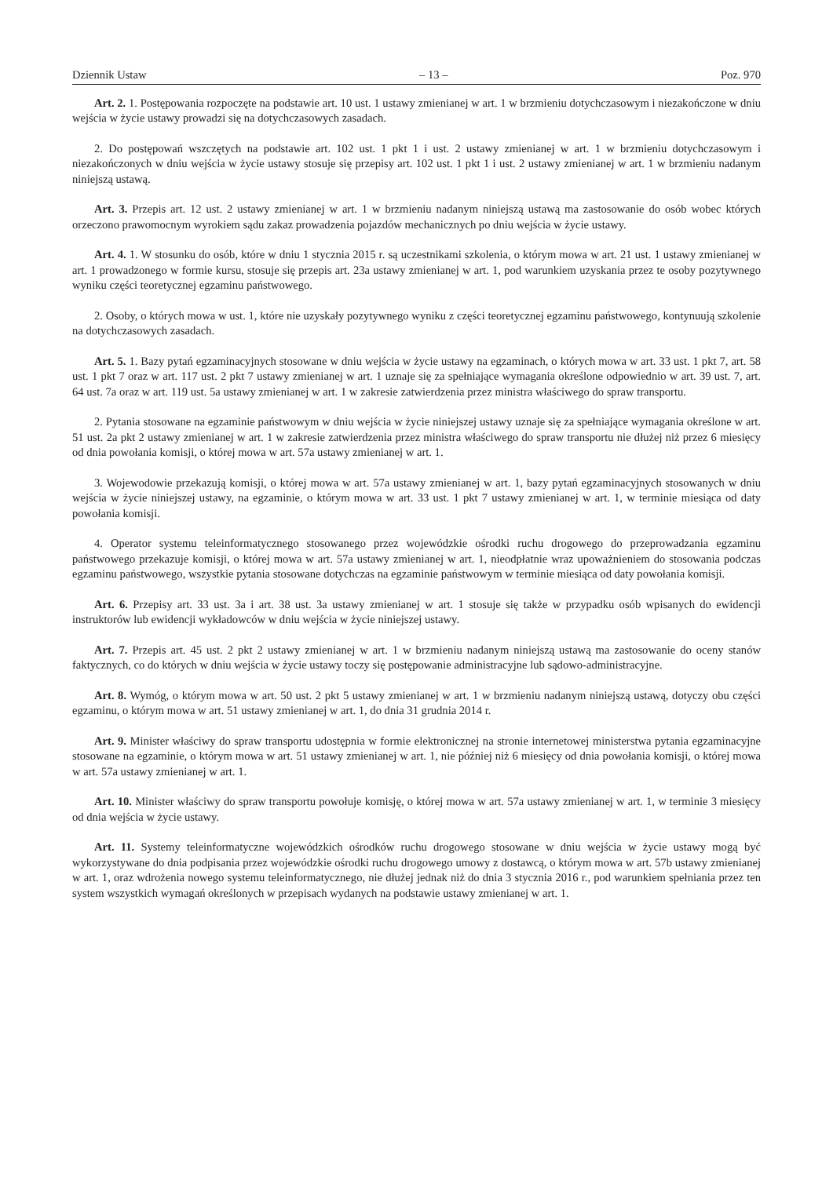Dziennik Ustaw – 13 – Poz. 970
Art. 2. 1. Postępowania rozpoczęte na podstawie art. 10 ust. 1 ustawy zmienianej w art. 1 w brzmieniu dotychczasowym i niezakończone w dniu wejścia w życie ustawy prowadzi się na dotychczasowych zasadach.
2. Do postępowań wszczętych na podstawie art. 102 ust. 1 pkt 1 i ust. 2 ustawy zmienianej w art. 1 w brzmieniu dotychczasowym i niezakończonych w dniu wejścia w życie ustawy stosuje się przepisy art. 102 ust. 1 pkt 1 i ust. 2 ustawy zmienianej w art. 1 w brzmieniu nadanym niniejszą ustawą.
Art. 3. Przepis art. 12 ust. 2 ustawy zmienianej w art. 1 w brzmieniu nadanym niniejszą ustawą ma zastosowanie do osób wobec których orzeczono prawomocnym wyrokiem sądu zakaz prowadzenia pojazdów mechanicznych po dniu wejścia w życie ustawy.
Art. 4. 1. W stosunku do osób, które w dniu 1 stycznia 2015 r. są uczestnikami szkolenia, o którym mowa w art. 21 ust. 1 ustawy zmienianej w art. 1 prowadzonego w formie kursu, stosuje się przepis art. 23a ustawy zmienianej w art. 1, pod warunkiem uzyskania przez te osoby pozytywnego wyniku części teoretycznej egzaminu państwowego.
2. Osoby, o których mowa w ust. 1, które nie uzyskały pozytywnego wyniku z części teoretycznej egzaminu państwowego, kontynuują szkolenie na dotychczasowych zasadach.
Art. 5. 1. Bazy pytań egzaminacyjnych stosowane w dniu wejścia w życie ustawy na egzaminach, o których mowa w art. 33 ust. 1 pkt 7, art. 58 ust. 1 pkt 7 oraz w art. 117 ust. 2 pkt 7 ustawy zmienianej w art. 1 uznaje się za spełniające wymagania określone odpowiednio w art. 39 ust. 7, art. 64 ust. 7a oraz w art. 119 ust. 5a ustawy zmienianej w art. 1 w zakresie zatwierdzenia przez ministra właściwego do spraw transportu.
2. Pytania stosowane na egzaminie państwowym w dniu wejścia w życie niniejszej ustawy uznaje się za spełniające wymagania określone w art. 51 ust. 2a pkt 2 ustawy zmienianej w art. 1 w zakresie zatwierdzenia przez ministra właściwego do spraw transportu nie dłużej niż przez 6 miesięcy od dnia powołania komisji, o której mowa w art. 57a ustawy zmienianej w art. 1.
3. Wojewodowie przekazują komisji, o której mowa w art. 57a ustawy zmienianej w art. 1, bazy pytań egzaminacyjnych stosowanych w dniu wejścia w życie niniejszej ustawy, na egzaminie, o którym mowa w art. 33 ust. 1 pkt 7 ustawy zmienianej w art. 1, w terminie miesiąca od daty powołania komisji.
4. Operator systemu teleinformatycznego stosowanego przez wojewódzkie ośrodki ruchu drogowego do przeprowadzania egzaminu państwowego przekazuje komisji, o której mowa w art. 57a ustawy zmienianej w art. 1, nieodpłatnie wraz upoważnieniem do stosowania podczas egzaminu państwowego, wszystkie pytania stosowane dotychczas na egzaminie państwowym w terminie miesiąca od daty powołania komisji.
Art. 6. Przepisy art. 33 ust. 3a i art. 38 ust. 3a ustawy zmienianej w art. 1 stosuje się także w przypadku osób wpisanych do ewidencji instruktorów lub ewidencji wykładowców w dniu wejścia w życie niniejszej ustawy.
Art. 7. Przepis art. 45 ust. 2 pkt 2 ustawy zmienianej w art. 1 w brzmieniu nadanym niniejszą ustawą ma zastosowanie do oceny stanów faktycznych, co do których w dniu wejścia w życie ustawy toczy się postępowanie administracyjne lub sądowo-administracyjne.
Art. 8. Wymóg, o którym mowa w art. 50 ust. 2 pkt 5 ustawy zmienianej w art. 1 w brzmieniu nadanym niniejszą ustawą, dotyczy obu części egzaminu, o którym mowa w art. 51 ustawy zmienianej w art. 1, do dnia 31 grudnia 2014 r.
Art. 9. Minister właściwy do spraw transportu udostępnia w formie elektronicznej na stronie internetowej ministerstwa pytania egzaminacyjne stosowane na egzaminie, o którym mowa w art. 51 ustawy zmienianej w art. 1, nie później niż 6 miesięcy od dnia powołania komisji, o której mowa w art. 57a ustawy zmienianej w art. 1.
Art. 10. Minister właściwy do spraw transportu powołuje komisję, o której mowa w art. 57a ustawy zmienianej w art. 1, w terminie 3 miesięcy od dnia wejścia w życie ustawy.
Art. 11. Systemy teleinformatyczne wojewódzkich ośrodków ruchu drogowego stosowane w dniu wejścia w życie ustawy mogą być wykorzystywane do dnia podpisania przez wojewódzkie ośrodki ruchu drogowego umowy z dostawcą, o którym mowa w art. 57b ustawy zmienianej w art. 1, oraz wdrożenia nowego systemu teleinformatycznego, nie dłużej jednak niż do dnia 3 stycznia 2016 r., pod warunkiem spełniania przez ten system wszystkich wymagań określonych w przepisach wydanych na podstawie ustawy zmienianej w art. 1.